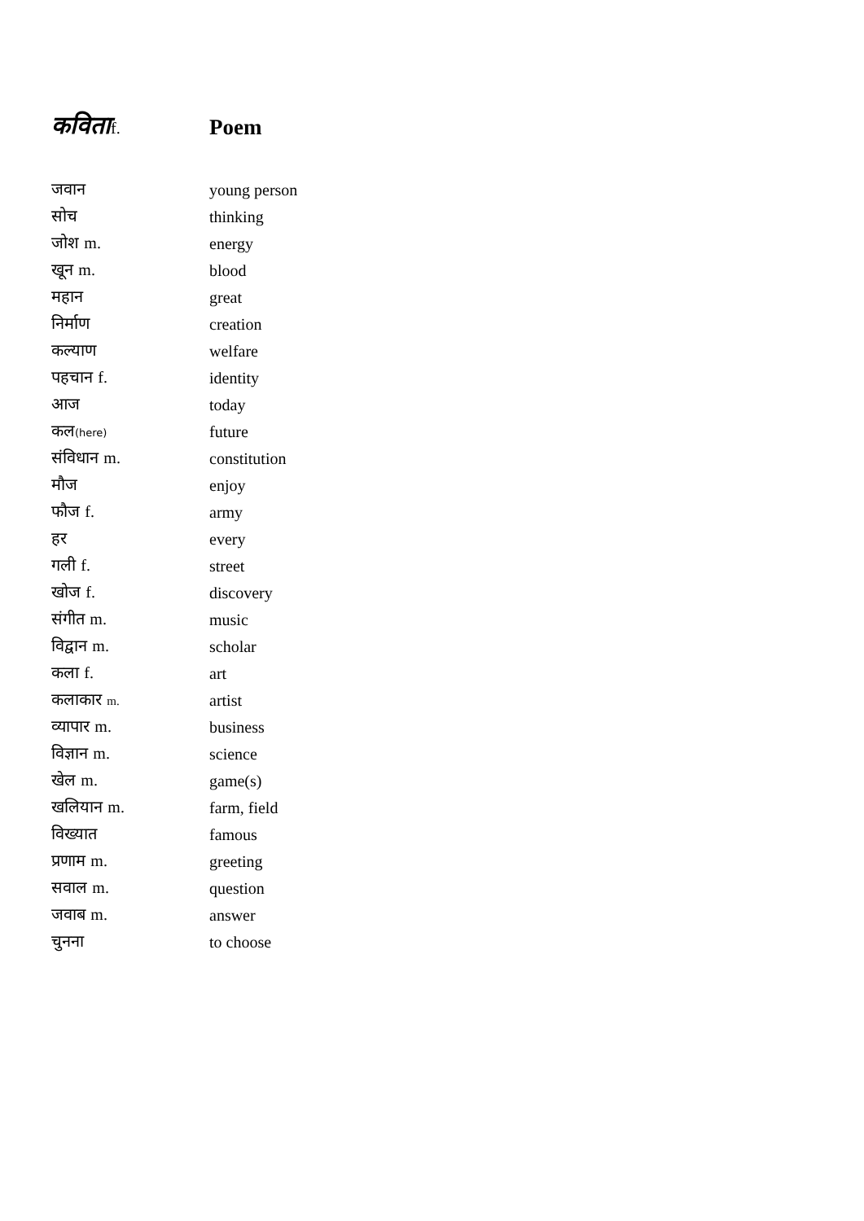| कविता f. | Poem |
| जवान | young person |
| सोच | thinking |
| जोश m. | energy |
| खून m. | blood |
| महान | great |
| निर्माण | creation |
| कल्याण | welfare |
| पहचान f. | identity |
| आज | today |
| कल (here) | future |
| संविधान m. | constitution |
| मौज | enjoy |
| फौज f. | army |
| हर | every |
| गली f. | street |
| खोज f. | discovery |
| संगीत m. | music |
| विद्वान m. | scholar |
| कला f. | art |
| कलाकार m. | artist |
| व्यापार m. | business |
| विज्ञान m. | science |
| खेल m. | game(s) |
| खलियान m. | farm, field |
| विख्यात | famous |
| प्रणाम m. | greeting |
| सवाल m. | question |
| जवाब m. | answer |
| चुनना | to choose |